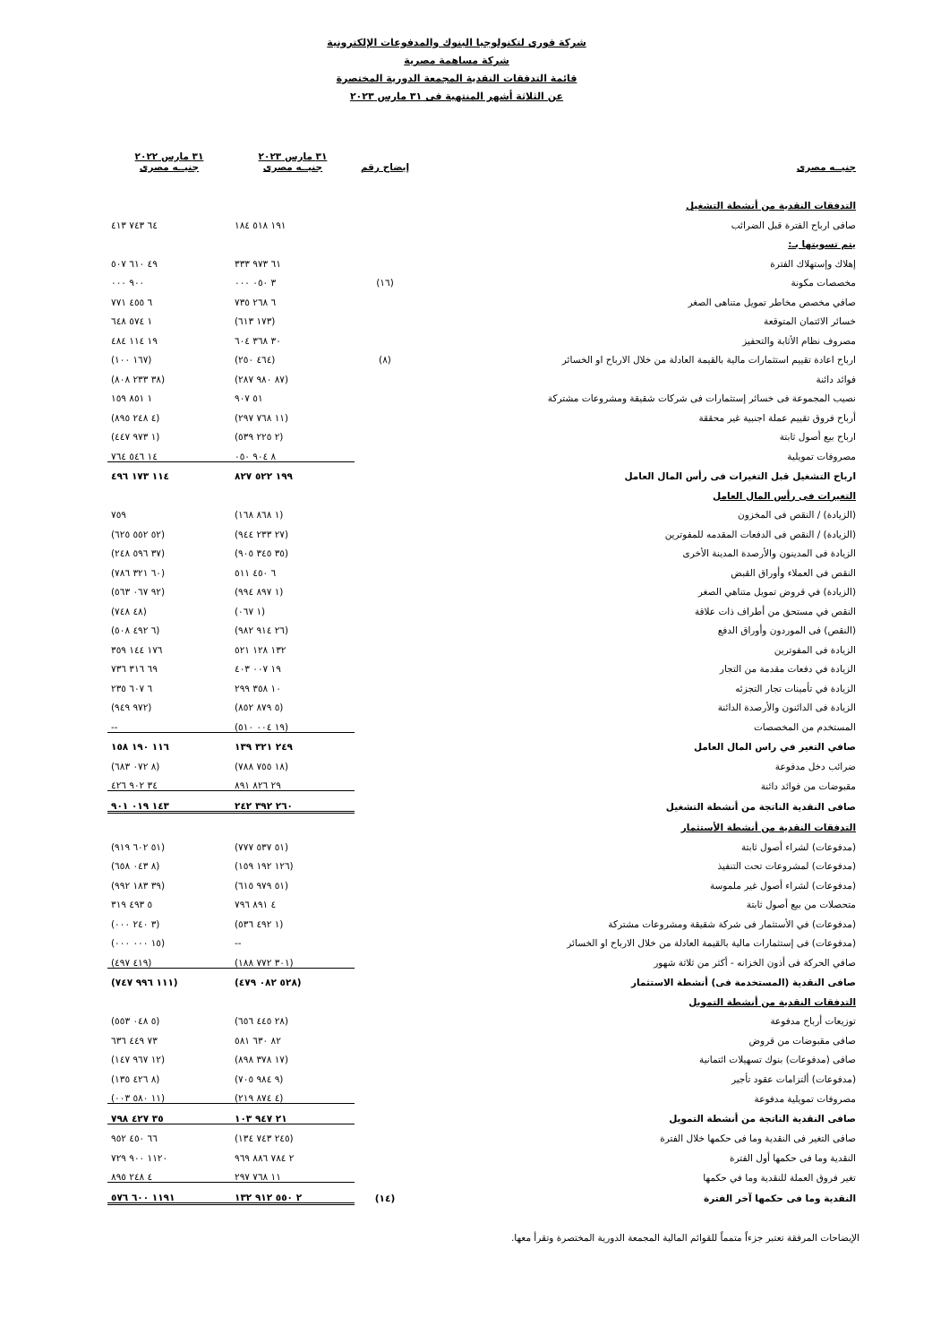شركة فورى لتكنولوجيا البنوك والمدفوعات الإلكترونية
شركة مساهمة مصرية
قائمة التدفقات النقدية المجمعة الدورية المختصرة
عن الثلاثة أشهر المنتهية فى ٣١ مارس ٢٠٢٣
| جنيــه مصرى | إيضاح رقم | ٣١ مارس ٢٠٢٣ جنيــه مصرى | ٣١ مارس ٢٠٢٢ جنيــه مصرى |
| التدفقات النقدية من أنشطة التشغيل | | | |
| صافى ارباح الفترة قبل الضرائب | | ١٩١ ٥١٨ ١٨٤ | ٦٤ ٧٤٣ ٤١٣ |
| يتم تسويتها بـ: | | | |
| إهلاك وإستهلاك الفترة | | ٦١ ٩٧٣ ٣٣٣ | ٤٩ ٦١٠ ٥٠٧ |
| مخصصات مكونة | (١٦) | ٣ ٠٥٠ ٠٠٠ | ٩٠٠ ٠٠٠ |
| صافي مخصص مخاطر تمويل متناهى الصغر | | ٦ ٢٦٨ ٧٣٥ | ٦ ٤٥٥ ٧٧١ |
| خسائر الائتمان المتوقعة | | (١٧٣ ٦١٣) | ١ ٥٧٤ ٦٤٨ |
| مصروف نظام الأثابة والتحفيز | | ٣٠ ٣٦٨ ٦٠٤ | ١٩ ١١٤ ٤٨٤ |
| ارباح اعادة تقييم استثمارات مالية بالقيمة العادلة من خلال الارباح او الخسائر | (٨) | (٤٦٤ ٢٥٠) | (١٦٧ ١٠٠) |
| فوائد دائنة | | (٨٧ ٩٨٠ ٢٨٧) | (٣٨ ٢٣٣ ٨٠٨) |
| نصيب المجموعة فى خسائر إستثمارات فى شركات شقيقة ومشروعات مشتركة | | ٥١ ٩٠٧ | ١ ٨٥١ ١٥٩ |
| أرباح فروق تقييم عملة اجنبية غير محققة | | (١١ ٧٦٨ ٢٩٧) | (٤ ٢٤٨ ٨٩٥) |
| ارباح بيع أصول ثابتة | | (٢ ٢٢٥ ٥٣٩) | (١ ٩٧٣ ٤٤٧) |
| مصروفات تمويلية | | ٨ ٩٠٤ ٠٥٠ | ١٤ ٥٤٦ ٧٦٤ |
| ارباح التشغيل قبل التغيرات فى رأس المال العامل | | ١٩٩ ٥٢٢ ٨٢٧ | ١١٤ ١٧٣ ٤٩٦ |
| التغيرات فى رأس المال العامل | | | |
| (الزيادة) / النقص فى المخزون | | (١ ٨٦٨ ١٦٨) | ٧٥٩ |
| (الزيادة) / النقص فى الدفعات المقدمه للمفوترين | | (٢٧ ٢٣٣ ٩٤٤) | (٥٢ ٥٥٢ ٦٢٥) |
| الزيادة فى المدينون والأرصدة المدينة الأخرى | | (٣٥ ٣٤٥ ٩٠٥) | (٣٧ ٥٩٦ ٢٤٨) |
| النقص فى العملاء وأوراق القبض | | ٦ ٤٥٠ ٥١١ | (٦٠ ٣٢١ ٧٨٦) |
| (الزيادة) في قروض تمويل متناهي الصغر | | (١ ٨٩٧ ٩٩٤) | (٩٢ ٠٦٧ ٥٦٣) |
| النقص في مستحق من أطراف ذات علاقة | | (١ ٠٦٧) | (٤٨ ٧٤٨) |
| (النقص) فى الموردون وأوراق الدفع | | (٢٦ ٩١٤ ٩٨٢) | (٦ ٤٩٢ ٥٠٨) |
| الزيادة فى المفوترين | | ١٣٢ ١٢٨ ٥٢١ | ١٧٦ ١٤٤ ٣٥٩ |
| الزيادة في دفعات مقدمة من التجار | | ١٩ ٠٠٧ ٤٠٣ | ٦٩ ٣١٦ ٧٣٦ |
| الزيادة في تأمينات تجار التجزئه | | ١٠ ٣٥٨ ٢٩٩ | ٦ ٦٠٧ ٢٣٥ |
| الزيادة فى الدائنون والأرصدة الدائنة | | (٥ ٨٧٩ ٨٥٢) | (٩٧٢ ٩٤٩) |
| المستخدم من المخصصات | | (١٩ ٠٠٤ ٥١٠) | -- |
| صافي التغير في راس المال العامل | | ٢٤٩ ٣٢١ ١٣٩ | ١١٦ ١٩٠ ١٥٨ |
| ضرائب دخل مدفوعة | | (١٨ ٧٥٥ ٧٨٨) | (٨ ٠٧٢ ٦٨٣) |
| مقبوضات من فوائد دائنة | | ٢٩ ٨٢٦ ٨٩١ | ٣٤ ٩٠٢ ٤٢٦ |
| صافى النقدية الناتجة من أنشطة التشغيل | | ٢٦٠ ٣٩٢ ٢٤٢ | ١٤٣ ٠١٩ ٩٠١ |
| التدفقات النقدية من أنشطة الأستثمار | | | |
| (مدفوعات) لشراء أصول ثابتة | | (٥١ ٥٣٧ ٧٧٧) | (٥١ ٦٠٢ ٩١٩) |
| (مدفوعات) لمشروعات تحت التنفيذ | | (١٢٦ ١٩٢ ١٥٩) | (٨ ٠٤٣ ٦٥٨) |
| (مدفوعات) لشراء أصول غير ملموسة | | (٥١ ٩٧٩ ٦١٥) | (٣٩ ١٨٣ ٩٩٢) |
| متحصلات من بيع أصول ثابتة | | ٤ ٨٩١ ٧٩٦ | ٥ ٤٩٣ ٣١٩ |
| (مدفوعات) في الأستثمار فى شركة شقيقة ومشروعات مشتركة | | (١ ٤٩٢ ٥٣٦) | (٣ ٢٤٠ ٠٠٠) |
| (مدفوعات) فى إستثمارات مالية بالقيمة العادلة من خلال الارباح او الخسائر | | -- | (١٥ ٠٠٠ ٠٠٠) |
| صافي الحركة فى أذون الخزانه - أكثر من ثلاثة شهور | | (٣٠١ ٧٧٢ ١٨٨) | (٤١٩ ٤٩٧) |
| صافى النقدية (المستخدمة فى) أنشطة الاستثمار | | (٥٢٨ ٠٨٢ ٤٧٩) | (١١١ ٩٩٦ ٧٤٧) |
| التدفقات النقدية من أنشطة التمويل | | | |
| توزيعات أرباح مدفوعة | | (٢٨ ٤٤٥ ٦٥٦) | (٥ ٠٤٨ ٥٥٣) |
| صافى مقبوضات من قروض | | ٨٢ ٦٣٠ ٥٨١ | ٧٣ ٤٤٩ ٦٣٦ |
| صافى (مدفوعات) بنوك تسهيلات ائتمانية | | (١٧ ٣٧٨ ٨٩٨) | (١٢ ٩٦٧ ١٤٧) |
| (مدفوعات) ألتزامات عقود تأجير | | (٩ ٩٨٤ ٧٠٥) | (٨ ٤٢٦ ١٣٥) |
| مصروفات تمويلية مدفوعة | | (٤ ٨٧٤ ٢١٩) | (١١ ٥٨٠ ٠٠٣) |
| صافى النقدية الناتجة من أنشطة التمويل | | ٢١ ٩٤٧ ١٠٣ | ٣٥ ٤٢٧ ٧٩٨ |
| صافى التغير فى النقدية وما فى حكمها خلال الفترة | | (٢٤٥ ٧٤٣ ١٣٤) | ٦٦ ٤٥٠ ٩٥٢ |
| النقدية وما فى حكمها أول الفترة | | ٢ ٧٨٤ ٨٨٦ ٩٦٩ | ١١٢٠ ٩٠٠ ٧٢٩ |
| تغير فروق العملة للنقدية وما في حكمها | | ١١ ٧٦٨ ٢٩٧ | ٤ ٢٤٨ ٨٩٥ |
| النقدية وما فى حكمها آخر الفترة | (١٤) | ٢ ٥٥٠ ٩١٢ ١٣٢ | ١١٩١ ٦٠٠ ٥٧٦ |
الإيضاحات المرفقة تعتبر جزءاً متمماً للقوائم المالية المجمعة الدورية المختصرة وتقرأ معها.